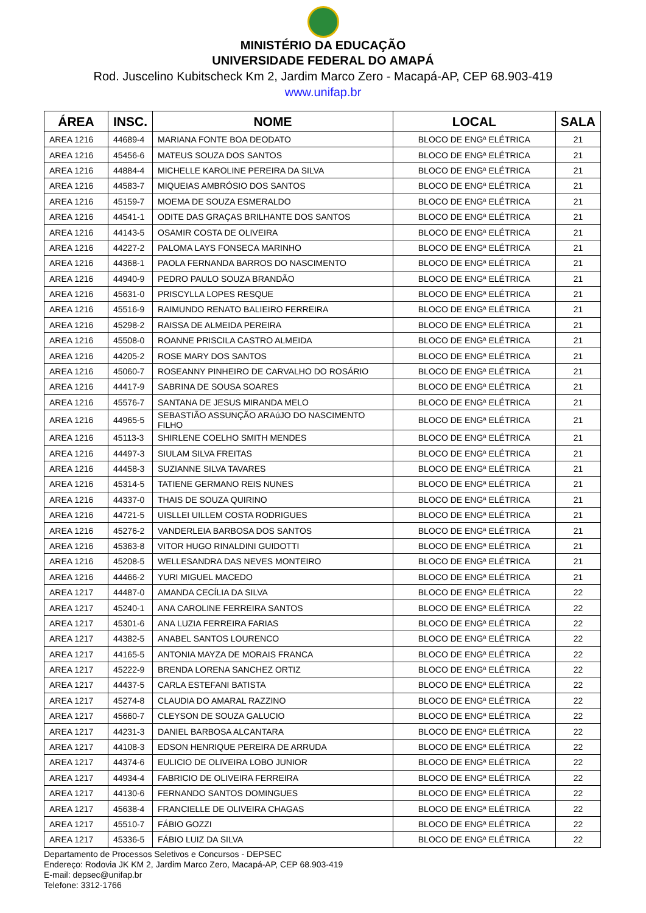MINISTÉRIO DA EDUCAÇÃO
UNIVERSIDADE FEDERAL DO AMAPÁ
Rod. Juscelino Kubitscheck Km 2, Jardim Marco Zero - Macapá-AP, CEP 68.903-419
www.unifap.br
| ÁREA | INSC. | NOME | LOCAL | SALA |
| --- | --- | --- | --- | --- |
| AREA 1216 | 44689-4 | MARIANA FONTE BOA DEODATO | BLOCO DE ENGª ELÉTRICA | 21 |
| AREA 1216 | 45456-6 | MATEUS SOUZA DOS SANTOS | BLOCO DE ENGª ELÉTRICA | 21 |
| AREA 1216 | 44884-4 | MICHELLE KAROLINE PEREIRA DA SILVA | BLOCO DE ENGª ELÉTRICA | 21 |
| AREA 1216 | 44583-7 | MIQUEIAS AMBRÓSIO DOS SANTOS | BLOCO DE ENGª ELÉTRICA | 21 |
| AREA 1216 | 45159-7 | MOEMA DE SOUZA ESMERALDO | BLOCO DE ENGª ELÉTRICA | 21 |
| AREA 1216 | 44541-1 | ODITE DAS GRAÇAS BRILHANTE DOS SANTOS | BLOCO DE ENGª ELÉTRICA | 21 |
| AREA 1216 | 44143-5 | OSAMIR COSTA DE OLIVEIRA | BLOCO DE ENGª ELÉTRICA | 21 |
| AREA 1216 | 44227-2 | PALOMA LAYS FONSECA MARINHO | BLOCO DE ENGª ELÉTRICA | 21 |
| AREA 1216 | 44368-1 | PAOLA FERNANDA BARROS DO NASCIMENTO | BLOCO DE ENGª ELÉTRICA | 21 |
| AREA 1216 | 44940-9 | PEDRO PAULO SOUZA BRANDÃO | BLOCO DE ENGª ELÉTRICA | 21 |
| AREA 1216 | 45631-0 | PRISCYLLA LOPES RESQUE | BLOCO DE ENGª ELÉTRICA | 21 |
| AREA 1216 | 45516-9 | RAIMUNDO RENATO BALIEIRO FERREIRA | BLOCO DE ENGª ELÉTRICA | 21 |
| AREA 1216 | 45298-2 | RAISSA DE ALMEIDA PEREIRA | BLOCO DE ENGª ELÉTRICA | 21 |
| AREA 1216 | 45508-0 | ROANNE PRISCILA CASTRO ALMEIDA | BLOCO DE ENGª ELÉTRICA | 21 |
| AREA 1216 | 44205-2 | ROSE MARY DOS SANTOS | BLOCO DE ENGª ELÉTRICA | 21 |
| AREA 1216 | 45060-7 | ROSEANNY PINHEIRO DE CARVALHO DO ROSÁRIO | BLOCO DE ENGª ELÉTRICA | 21 |
| AREA 1216 | 44417-9 | SABRINA DE SOUSA SOARES | BLOCO DE ENGª ELÉTRICA | 21 |
| AREA 1216 | 45576-7 | SANTANA DE JESUS MIRANDA MELO | BLOCO DE ENGª ELÉTRICA | 21 |
| AREA 1216 | 44965-5 | SEBASTIÃO ASSUNÇÃO ARAúJO DO NASCIMENTO FILHO | BLOCO DE ENGª ELÉTRICA | 21 |
| AREA 1216 | 45113-3 | SHIRLENE COELHO SMITH MENDES | BLOCO DE ENGª ELÉTRICA | 21 |
| AREA 1216 | 44497-3 | SIULAM SILVA FREITAS | BLOCO DE ENGª ELÉTRICA | 21 |
| AREA 1216 | 44458-3 | SUZIANNE SILVA TAVARES | BLOCO DE ENGª ELÉTRICA | 21 |
| AREA 1216 | 45314-5 | TATIENE GERMANO REIS NUNES | BLOCO DE ENGª ELÉTRICA | 21 |
| AREA 1216 | 44337-0 | THAIS DE SOUZA QUIRINO | BLOCO DE ENGª ELÉTRICA | 21 |
| AREA 1216 | 44721-5 | UISLLEI UILLEM COSTA RODRIGUES | BLOCO DE ENGª ELÉTRICA | 21 |
| AREA 1216 | 45276-2 | VANDERLEIA BARBOSA DOS SANTOS | BLOCO DE ENGª ELÉTRICA | 21 |
| AREA 1216 | 45363-8 | VITOR HUGO RINALDINI GUIDOTTI | BLOCO DE ENGª ELÉTRICA | 21 |
| AREA 1216 | 45208-5 | WELLESANDRA DAS NEVES MONTEIRO | BLOCO DE ENGª ELÉTRICA | 21 |
| AREA 1216 | 44466-2 | YURI MIGUEL MACEDO | BLOCO DE ENGª ELÉTRICA | 21 |
| AREA 1217 | 44487-0 | AMANDA CECÍLIA DA SILVA | BLOCO DE ENGª ELÉTRICA | 22 |
| AREA 1217 | 45240-1 | ANA CAROLINE FERREIRA SANTOS | BLOCO DE ENGª ELÉTRICA | 22 |
| AREA 1217 | 45301-6 | ANA LUZIA FERREIRA FARIAS | BLOCO DE ENGª ELÉTRICA | 22 |
| AREA 1217 | 44382-5 | ANABEL SANTOS LOURENCO | BLOCO DE ENGª ELÉTRICA | 22 |
| AREA 1217 | 44165-5 | ANTONIA MAYZA DE MORAIS FRANCA | BLOCO DE ENGª ELÉTRICA | 22 |
| AREA 1217 | 45222-9 | BRENDA LORENA SANCHEZ ORTIZ | BLOCO DE ENGª ELÉTRICA | 22 |
| AREA 1217 | 44437-5 | CARLA ESTEFANI BATISTA | BLOCO DE ENGª ELÉTRICA | 22 |
| AREA 1217 | 45274-8 | CLAUDIA DO AMARAL RAZZINO | BLOCO DE ENGª ELÉTRICA | 22 |
| AREA 1217 | 45660-7 | CLEYSON DE SOUZA GALUCIO | BLOCO DE ENGª ELÉTRICA | 22 |
| AREA 1217 | 44231-3 | DANIEL BARBOSA ALCANTARA | BLOCO DE ENGª ELÉTRICA | 22 |
| AREA 1217 | 44108-3 | EDSON HENRIQUE PEREIRA DE ARRUDA | BLOCO DE ENGª ELÉTRICA | 22 |
| AREA 1217 | 44374-6 | EULICIO DE OLIVEIRA LOBO JUNIOR | BLOCO DE ENGª ELÉTRICA | 22 |
| AREA 1217 | 44934-4 | FABRICIO DE OLIVEIRA FERREIRA | BLOCO DE ENGª ELÉTRICA | 22 |
| AREA 1217 | 44130-6 | FERNANDO SANTOS DOMINGUES | BLOCO DE ENGª ELÉTRICA | 22 |
| AREA 1217 | 45638-4 | FRANCIELLE DE OLIVEIRA CHAGAS | BLOCO DE ENGª ELÉTRICA | 22 |
| AREA 1217 | 45510-7 | FÁBIO GOZZI | BLOCO DE ENGª ELÉTRICA | 22 |
| AREA 1217 | 45336-5 | FÁBIO LUIZ DA SILVA | BLOCO DE ENGª ELÉTRICA | 22 |
Departamento de Processos Seletivos e Concursos - DEPSEC
Endereço: Rodovia JK KM 2, Jardim Marco Zero, Macapá-AP, CEP 68.903-419
E-mail: depsec@unifap.br
Telefone: 3312-1766